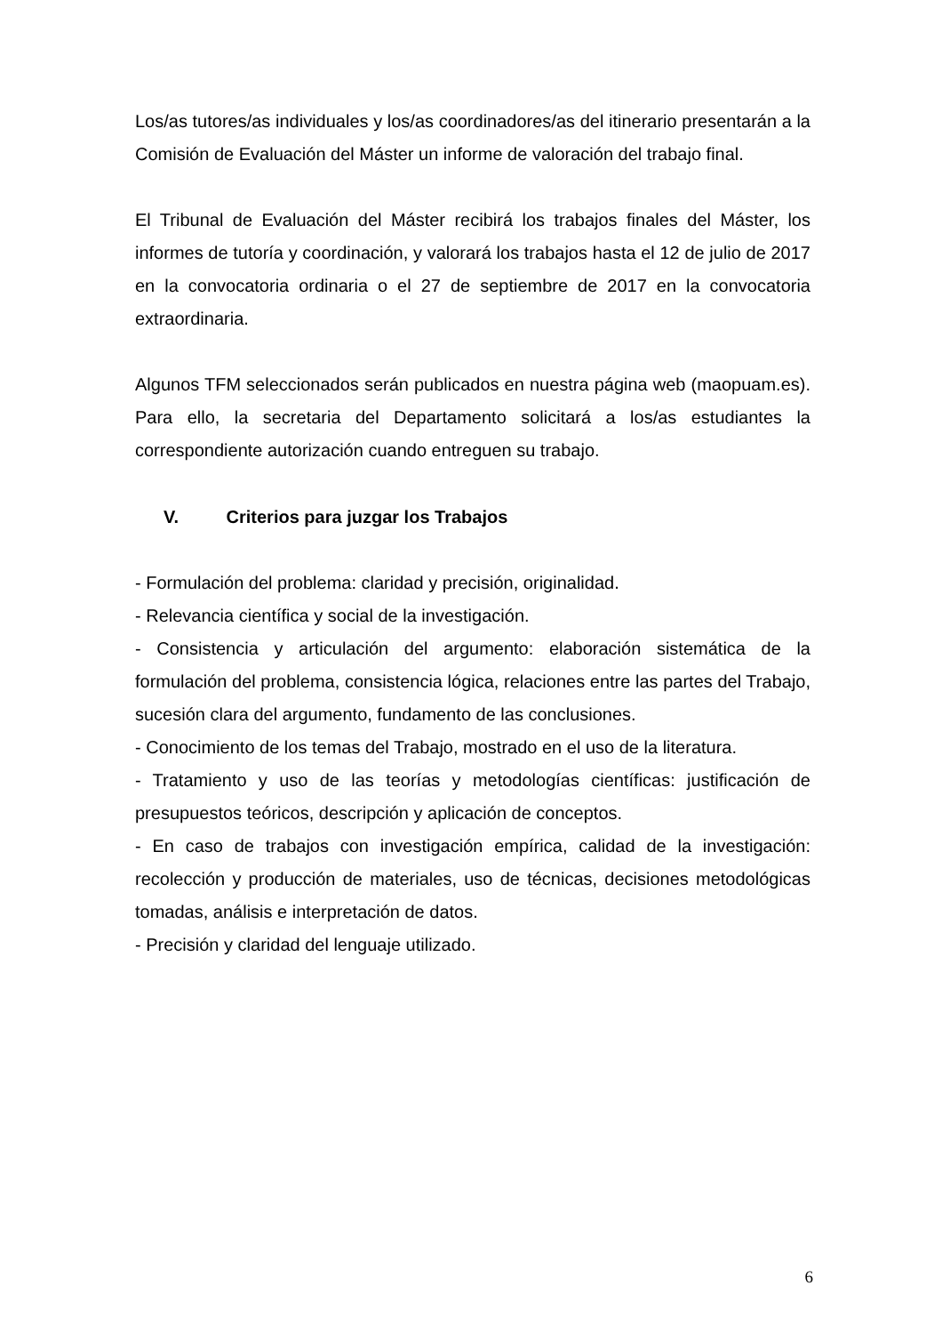Los/as tutores/as individuales y los/as coordinadores/as del itinerario presentarán a la Comisión de Evaluación del Máster un informe de valoración del trabajo final.
El Tribunal de Evaluación del Máster recibirá los trabajos finales del Máster, los informes de tutoría y coordinación, y valorará los trabajos hasta el 12 de julio de 2017 en la convocatoria ordinaria o el 27 de septiembre de 2017 en la convocatoria extraordinaria.
Algunos TFM seleccionados serán publicados en nuestra página web (maopuam.es). Para ello, la secretaria del Departamento solicitará a los/as estudiantes la correspondiente autorización cuando entreguen su trabajo.
V. Criterios para juzgar los Trabajos
- Formulación del problema: claridad y precisión, originalidad.
- Relevancia científica y social de la investigación.
- Consistencia y articulación del argumento: elaboración sistemática de la formulación del problema, consistencia lógica, relaciones entre las partes del Trabajo, sucesión clara del argumento, fundamento de las conclusiones.
- Conocimiento de los temas del Trabajo, mostrado en el uso de la literatura.
- Tratamiento y uso de las teorías y metodologías científicas: justificación de presupuestos teóricos, descripción y aplicación de conceptos.
- En caso de trabajos con investigación empírica, calidad de la investigación: recolección y producción de materiales, uso de técnicas, decisiones metodológicas tomadas, análisis e interpretación de datos.
- Precisión y claridad del lenguaje utilizado.
6